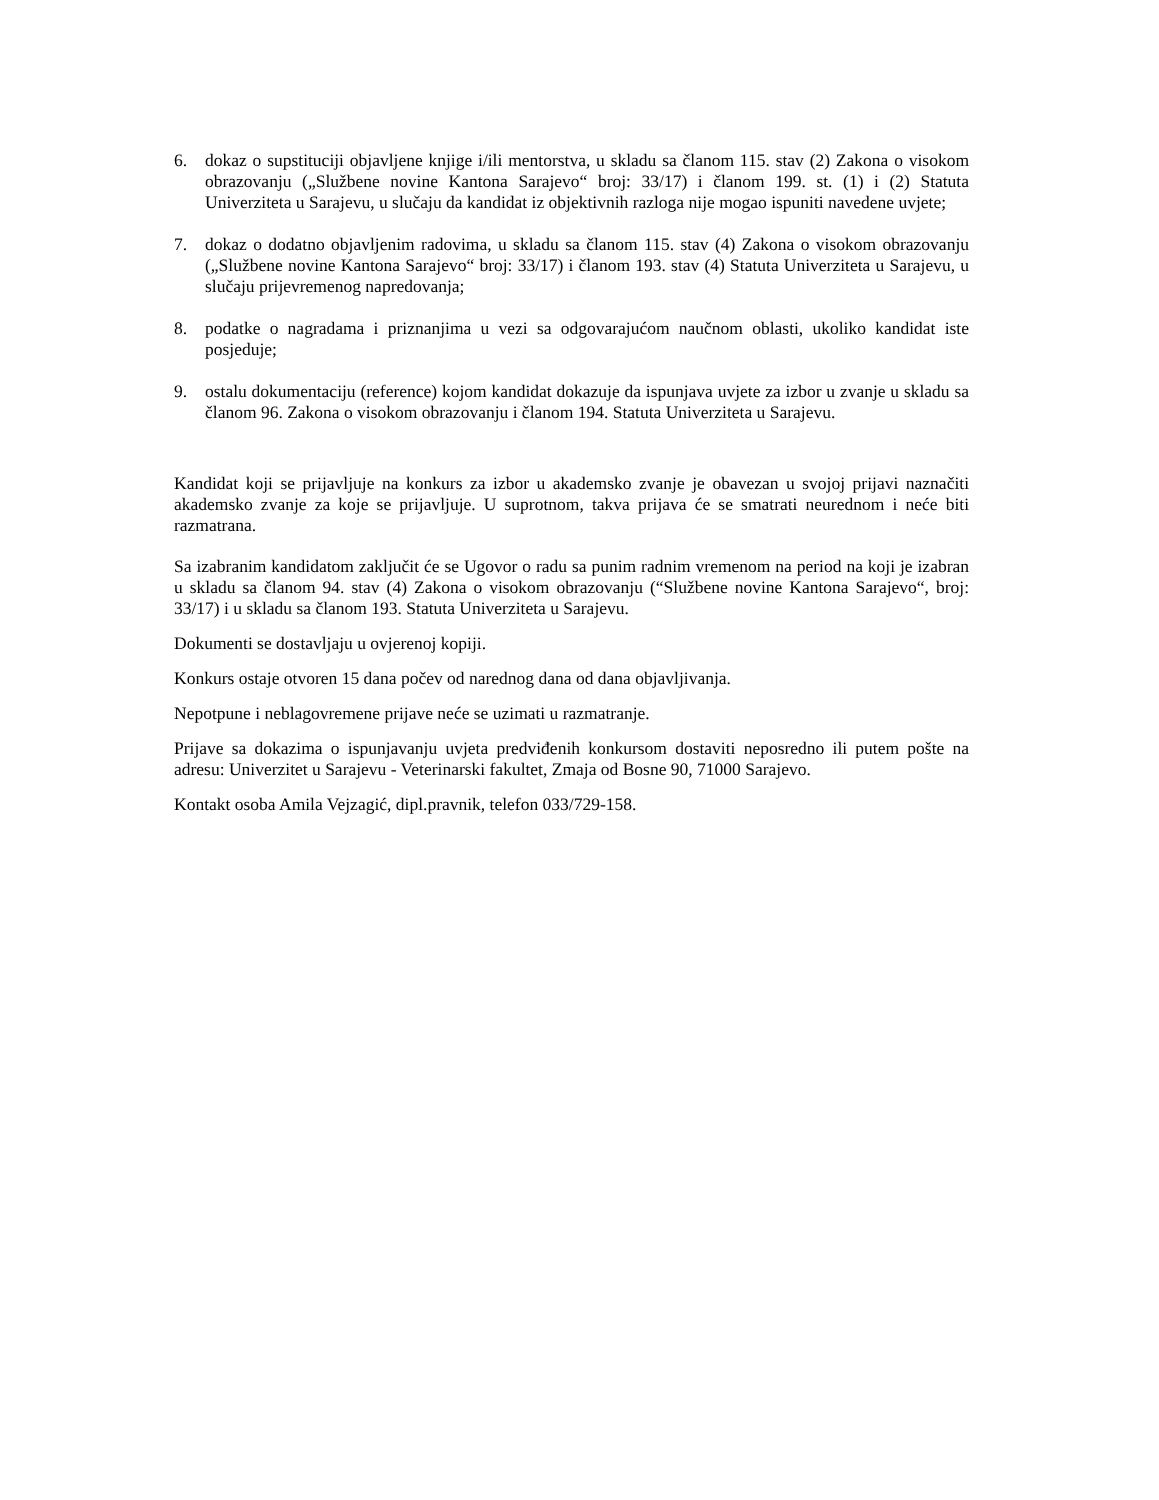6. dokaz o supstituciji objavljene knjige i/ili mentorstva, u skladu sa članom 115. stav (2) Zakona o visokom obrazovanju („Službene novine Kantona Sarajevo“ broj: 33/17) i članom 199. st. (1) i (2) Statuta Univerziteta u Sarajevu, u slučaju da kandidat iz objektivnih razloga nije mogao ispuniti navedene uvjete;
7. dokaz o dodatno objavljenim radovima, u skladu sa članom 115. stav (4) Zakona o visokom obrazovanju („Službene novine Kantona Sarajevo“ broj: 33/17) i članom 193. stav (4) Statuta Univerziteta u Sarajevu, u slučaju prijevremenog napredovanja;
8. podatke o nagradama i priznanjima u vezi sa odgovarajućom naučnom oblasti, ukoliko kandidat iste posjeduje;
9. ostalu dokumentaciju (reference) kojom kandidat dokazuje da ispunjava uvjete za izbor u zvanje u skladu sa članom 96. Zakona o visokom obrazovanju i članom 194. Statuta Univerziteta u Sarajevu.
Kandidat koji se prijavljuje na konkurs za izbor u akademsko zvanje je obavezan u svojoj prijavi naznačiti akademsko zvanje za koje se prijavljuje. U suprotnom, takva prijava će se smatrati neurednom i neće biti razmatrana.
Sa izabranim kandidatom zaključit će se Ugovor o radu sa punim radnim vremenom na period na koji je izabran u skladu sa članom 94. stav (4) Zakona o visokom obrazovanju (“Službene novine Kantona Sarajevo“, broj: 33/17) i u skladu sa članom 193. Statuta Univerziteta u Sarajevu.
Dokumenti se dostavljaju u ovjerenoj kopiji.
Konkurs ostaje otvoren 15 dana počev od narednog dana od dana objavljivanja.
Nepotpune i neblagovremene prijave neće se uzimati u razmatranje.
Prijave sa dokazima o ispunjavanju uvjeta predviđenih konkursom dostaviti neposredno ili putem pošte na adresu: Univerzitet u Sarajevu - Veterinarski fakultet, Zmaja od Bosne 90, 71000 Sarajevo.
Kontakt osoba Amila Vejzagić, dipl.pravnik, telefon 033/729-158.